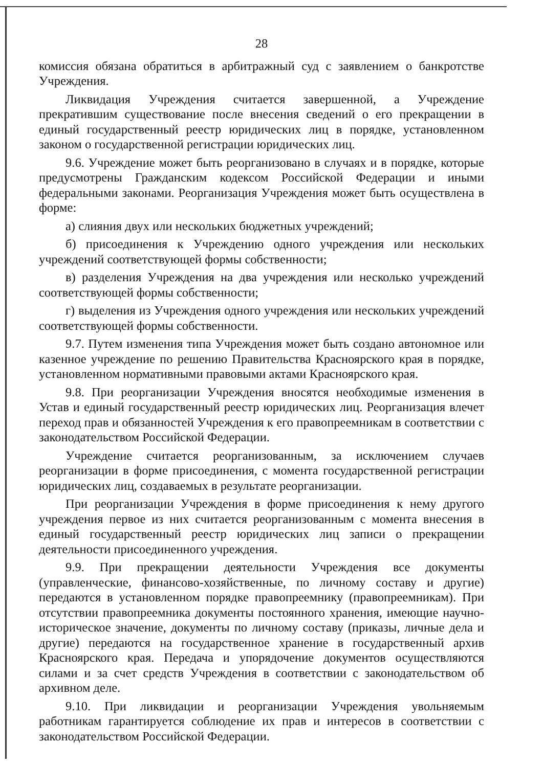28
комиссия обязана обратиться в арбитражный суд с заявлением о банкротстве Учреждения.
Ликвидация Учреждения считается завершенной, а Учреждение прекратившим существование после внесения сведений о его прекращении в единый государственный реестр юридических лиц в порядке, установленном законом о государственной регистрации юридических лиц.
9.6. Учреждение может быть реорганизовано в случаях и в порядке, которые предусмотрены Гражданским кодексом Российской Федерации и иными федеральными законами. Реорганизация Учреждения может быть осуществлена в форме:
а) слияния двух или нескольких бюджетных учреждений;
б) присоединения к Учреждению одного учреждения или нескольких учреждений соответствующей формы собственности;
в) разделения Учреждения на два учреждения или несколько учреждений соответствующей формы собственности;
г) выделения из Учреждения одного учреждения или нескольких учреждений соответствующей формы собственности.
9.7. Путем изменения типа Учреждения может быть создано автономное или казенное учреждение по решению Правительства Красноярского края в порядке, установленном нормативными правовыми актами Красноярского края.
9.8. При реорганизации Учреждения вносятся необходимые изменения в Устав и единый государственный реестр юридических лиц. Реорганизация влечет переход прав и обязанностей Учреждения к его правопреемникам в соответствии с законодательством Российской Федерации.
Учреждение считается реорганизованным, за исключением случаев реорганизации в форме присоединения, с момента государственной регистрации юридических лиц, создаваемых в результате реорганизации.
При реорганизации Учреждения в форме присоединения к нему другого учреждения первое из них считается реорганизованным с момента внесения в единый государственный реестр юридических лиц записи о прекращении деятельности присоединенного учреждения.
9.9. При прекращении деятельности Учреждения все документы (управленческие, финансово-хозяйственные, по личному составу и другие) передаются в установленном порядке правопреемнику (правопреемникам). При отсутствии правопреемника документы постоянного хранения, имеющие научно-историческое значение, документы по личному составу (приказы, личные дела и другие) передаются на государственное хранение в государственный архив Красноярского края. Передача и упорядочение документов осуществляются силами и за счет средств Учреждения в соответствии с законодательством об архивном деле.
9.10. При ликвидации и реорганизации Учреждения увольняемым работникам гарантируется соблюдение их прав и интересов в соответствии с законодательством Российской Федерации.